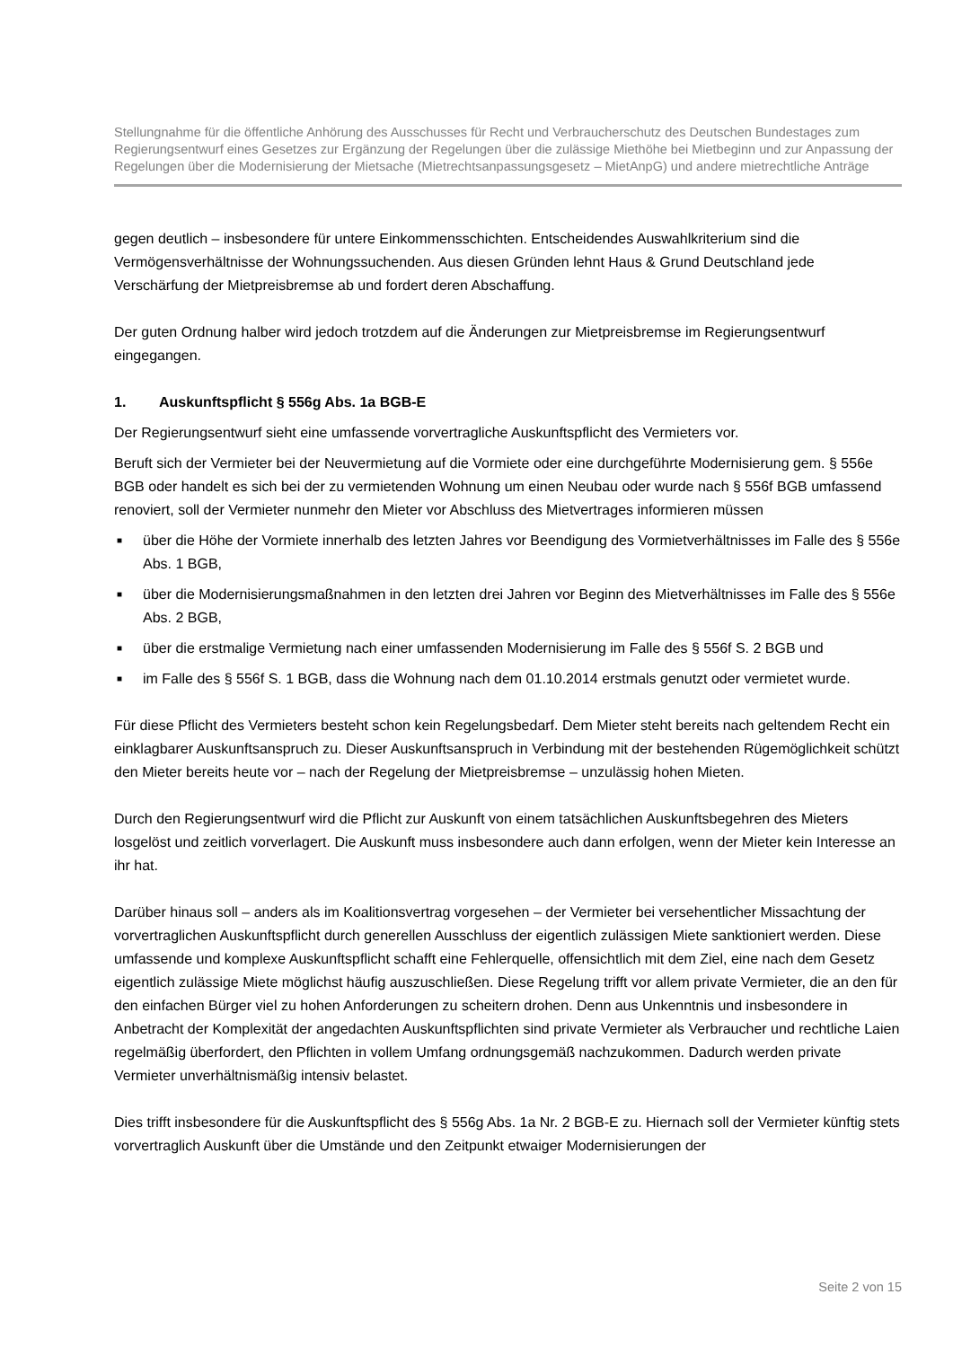Stellungnahme für die öffentliche Anhörung des Ausschusses für Recht und Verbraucherschutz des Deutschen Bundestages zum Regierungsentwurf eines Gesetzes zur Ergänzung der Regelungen über die zulässige Miethöhe bei Mietbeginn und zur Anpassung der Regelungen über die Modernisierung der Mietsache (Mietrechtsanpassungsgesetz – MietAnpG) und andere mietrechtliche Anträge
gegen deutlich – insbesondere für untere Einkommensschichten. Entscheidendes Auswahlkriterium sind die Vermögensverhältnisse der Wohnungssuchenden. Aus diesen Gründen lehnt Haus & Grund Deutschland jede Verschärfung der Mietpreisbremse ab und fordert deren Abschaffung.
Der guten Ordnung halber wird jedoch trotzdem auf die Änderungen zur Mietpreisbremse im Regierungsentwurf eingegangen.
1. Auskunftspflicht § 556g Abs. 1a BGB-E
Der Regierungsentwurf sieht eine umfassende vorvertragliche Auskunftspflicht des Vermieters vor.
Beruft sich der Vermieter bei der Neuvermietung auf die Vormiete oder eine durchgeführte Modernisierung gem. § 556e BGB oder handelt es sich bei der zu vermietenden Wohnung um einen Neubau oder wurde nach § 556f BGB umfassend renoviert, soll der Vermieter nunmehr den Mieter vor Abschluss des Mietvertrages informieren müssen
■ über die Höhe der Vormiete innerhalb des letzten Jahres vor Beendigung des Vormietverhältnisses im Falle des § 556e Abs. 1 BGB,
■ über die Modernisierungsmaßnahmen in den letzten drei Jahren vor Beginn des Mietverhältnisses im Falle des § 556e Abs. 2 BGB,
■ über die erstmalige Vermietung nach einer umfassenden Modernisierung im Falle des § 556f S. 2 BGB und
■ im Falle des § 556f S. 1 BGB, dass die Wohnung nach dem 01.10.2014 erstmals genutzt oder vermietet wurde.
Für diese Pflicht des Vermieters besteht schon kein Regelungsbedarf. Dem Mieter steht bereits nach geltendem Recht ein einklagbarer Auskunftsanspruch zu. Dieser Auskunftsanspruch in Verbindung mit der bestehenden Rügemöglichkeit schützt den Mieter bereits heute vor – nach der Regelung der Mietpreisbremse – unzulässig hohen Mieten.
Durch den Regierungsentwurf wird die Pflicht zur Auskunft von einem tatsächlichen Auskunftsbegehren des Mieters losgelöst und zeitlich vorverlagert. Die Auskunft muss insbesondere auch dann erfolgen, wenn der Mieter kein Interesse an ihr hat.
Darüber hinaus soll – anders als im Koalitionsvertrag vorgesehen – der Vermieter bei versehentlicher Missachtung der vorvertraglichen Auskunftspflicht durch generellen Ausschluss der eigentlich zulässigen Miete sanktioniert werden. Diese umfassende und komplexe Auskunftspflicht schafft eine Fehlerquelle, offensichtlich mit dem Ziel, eine nach dem Gesetz eigentlich zulässige Miete möglichst häufig auszuschließen. Diese Regelung trifft vor allem private Vermieter, die an den für den einfachen Bürger viel zu hohen Anforderungen zu scheitern drohen. Denn aus Unkenntnis und insbesondere in Anbetracht der Komplexität der angedachten Auskunftspflichten sind private Vermieter als Verbraucher und rechtliche Laien regelmäßig überfordert, den Pflichten in vollem Umfang ordnungsgemäß nachzukommen. Dadurch werden private Vermieter unverhältnismäßig intensiv belastet.
Dies trifft insbesondere für die Auskunftspflicht des § 556g Abs. 1a Nr. 2 BGB-E zu. Hiernach soll der Vermieter künftig stets vorvertraglich Auskunft über die Umstände und den Zeitpunkt etwaiger Modernisierungen der
Seite 2 von 15